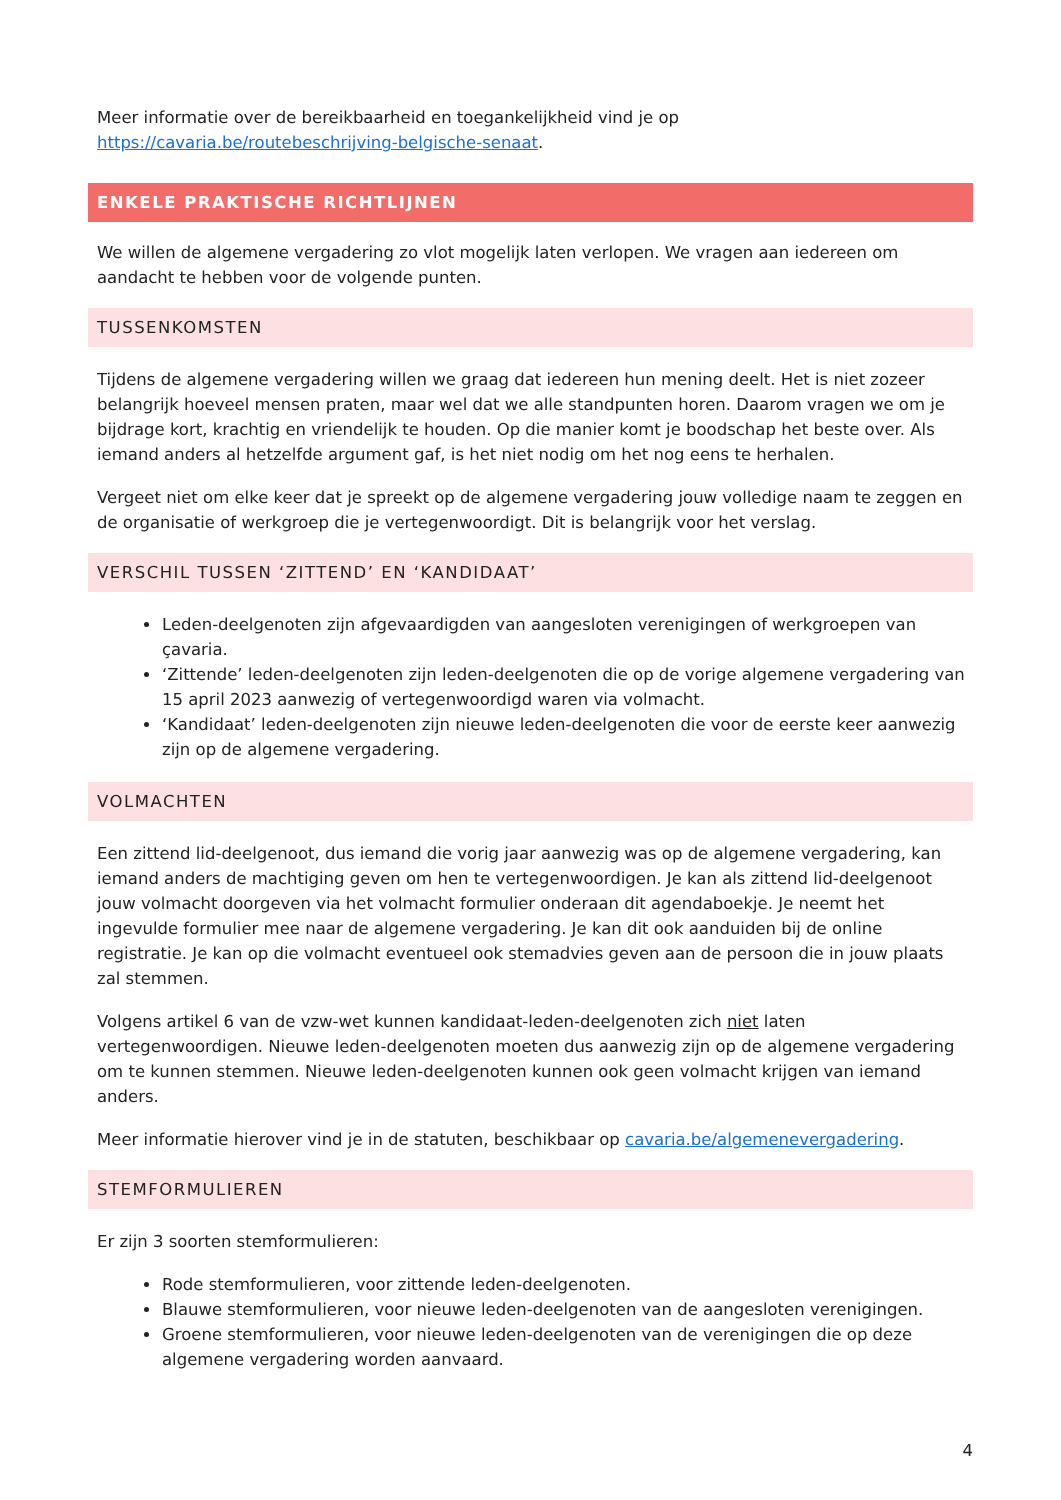Meer informatie over de bereikbaarheid en toegankelijkheid vind je op https://cavaria.be/routebeschrijving-belgische-senaat.
ENKELE PRAKTISCHE RICHTLIJNEN
We willen de algemene vergadering zo vlot mogelijk laten verlopen. We vragen aan iedereen om aandacht te hebben voor de volgende punten.
TUSSENKOMSTEN
Tijdens de algemene vergadering willen we graag dat iedereen hun mening deelt. Het is niet zozeer belangrijk hoeveel mensen praten, maar wel dat we alle standpunten horen. Daarom vragen we om je bijdrage kort, krachtig en vriendelijk te houden. Op die manier komt je boodschap het beste over. Als iemand anders al hetzelfde argument gaf, is het niet nodig om het nog eens te herhalen.
Vergeet niet om elke keer dat je spreekt op de algemene vergadering jouw volledige naam te zeggen en de organisatie of werkgroep die je vertegenwoordigt. Dit is belangrijk voor het verslag.
VERSCHIL TUSSEN ‘ZITTEND’ EN ‘KANDIDAAT’
Leden-deelgenoten zijn afgevaardigden van aangesloten verenigingen of werkgroepen van çavaria.
‘Zittende’ leden-deelgenoten zijn leden-deelgenoten die op de vorige algemene vergadering van 15 april 2023 aanwezig of vertegenwoordigd waren via volmacht.
‘Kandidaat’ leden-deelgenoten zijn nieuwe leden-deelgenoten die voor de eerste keer aanwezig zijn op de algemene vergadering.
VOLMACHTEN
Een zittend lid-deelgenoot, dus iemand die vorig jaar aanwezig was op de algemene vergadering, kan iemand anders de machtiging geven om hen te vertegenwoordigen. Je kan als zittend lid-deelgenoot jouw volmacht doorgeven via het volmacht formulier onderaan dit agendaboekje. Je neemt het ingevulde formulier mee naar de algemene vergadering. Je kan dit ook aanduiden bij de online registratie. Je kan op die volmacht eventueel ook stemadvies geven aan de persoon die in jouw plaats zal stemmen.
Volgens artikel 6 van de vzw-wet kunnen kandidaat-leden-deelgenoten zich niet laten vertegenwoordigen. Nieuwe leden-deelgenoten moeten dus aanwezig zijn op de algemene vergadering om te kunnen stemmen. Nieuwe leden-deelgenoten kunnen ook geen volmacht krijgen van iemand anders.
Meer informatie hierover vind je in de statuten, beschikbaar op cavaria.be/algemenevergadering.
STEMFORMULIEREN
Er zijn 3 soorten stemformulieren:
Rode stemformulieren, voor zittende leden-deelgenoten.
Blauwe stemformulieren, voor nieuwe leden-deelgenoten van de aangesloten verenigingen.
Groene stemformulieren, voor nieuwe leden-deelgenoten van de verenigingen die op deze algemene vergadering worden aanvaard.
4